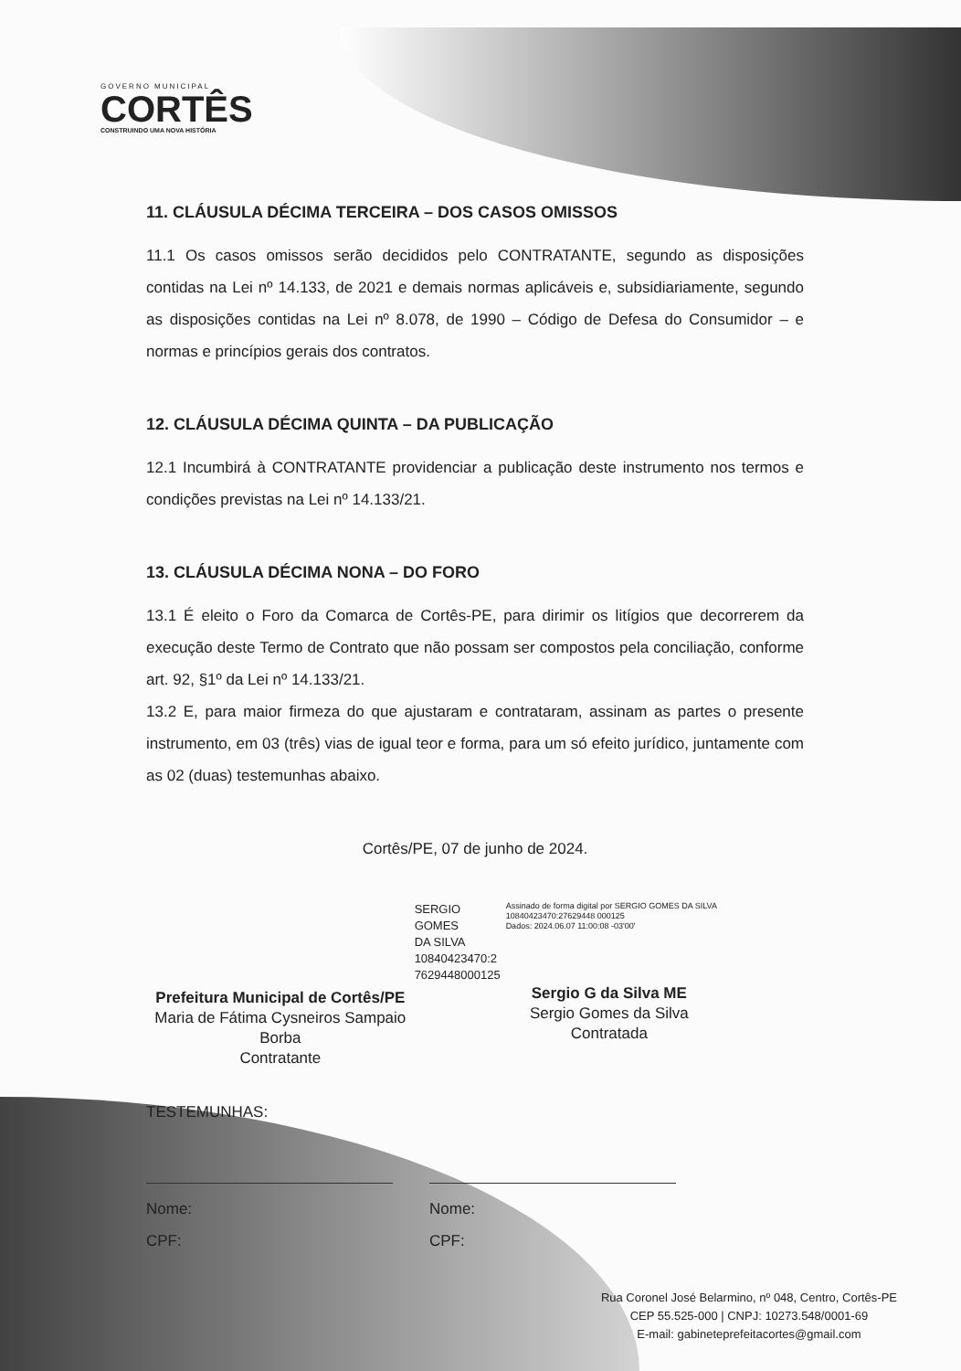GOVERNO MUNICIPAL
CORTÊS
CONSTRUINDO UMA NOVA HISTÓRIA
11. CLÁUSULA DÉCIMA TERCEIRA – DOS CASOS OMISSOS
11.1 Os casos omissos serão decididos pelo CONTRATANTE, segundo as disposições contidas na Lei nº 14.133, de 2021 e demais normas aplicáveis e, subsidiariamente, segundo as disposições contidas na Lei nº 8.078, de 1990 – Código de Defesa do Consumidor – e normas e princípios gerais dos contratos.
12. CLÁUSULA DÉCIMA QUINTA – DA PUBLICAÇÃO
12.1 Incumbirá à CONTRATANTE providenciar a publicação deste instrumento nos termos e condições previstas na Lei nº 14.133/21.
13. CLÁUSULA DÉCIMA NONA – DO FORO
13.1 É eleito o Foro da Comarca de Cortês-PE, para dirimir os litígios que decorrerem da execução deste Termo de Contrato que não possam ser compostos pela conciliação, conforme art. 92, §1º da Lei nº 14.133/21.
13.2 E, para maior firmeza do que ajustaram e contrataram, assinam as partes o presente instrumento, em 03 (três) vias de igual teor e forma, para um só efeito jurídico, juntamente com as 02 (duas) testemunhas abaixo.
Cortês/PE, 07 de junho de 2024.
Prefeitura Municipal de Cortês/PE
Maria de Fátima Cysneiros Sampaio Borba
Contratante
SERGIO GOMES
DA SILVA
10840423470:2
7629448000125
Assinado de forma digital por SERGIO GOMES DA SILVA 10840423470:27629448 000125
Dados: 2024.06.07 11:00:08 -03'00'
Sergio G da Silva ME
Sergio Gomes da Silva
Contratada
TESTEMUNHAS:
Nome:
CPF:
Nome:
CPF:
Rua Coronel José Belarmino, nº 048, Centro, Cortês-PE
CEP 55.525-000 | CNPJ: 10273.548/0001-69
E-mail: gabineteprefeitacortes@gmail.com